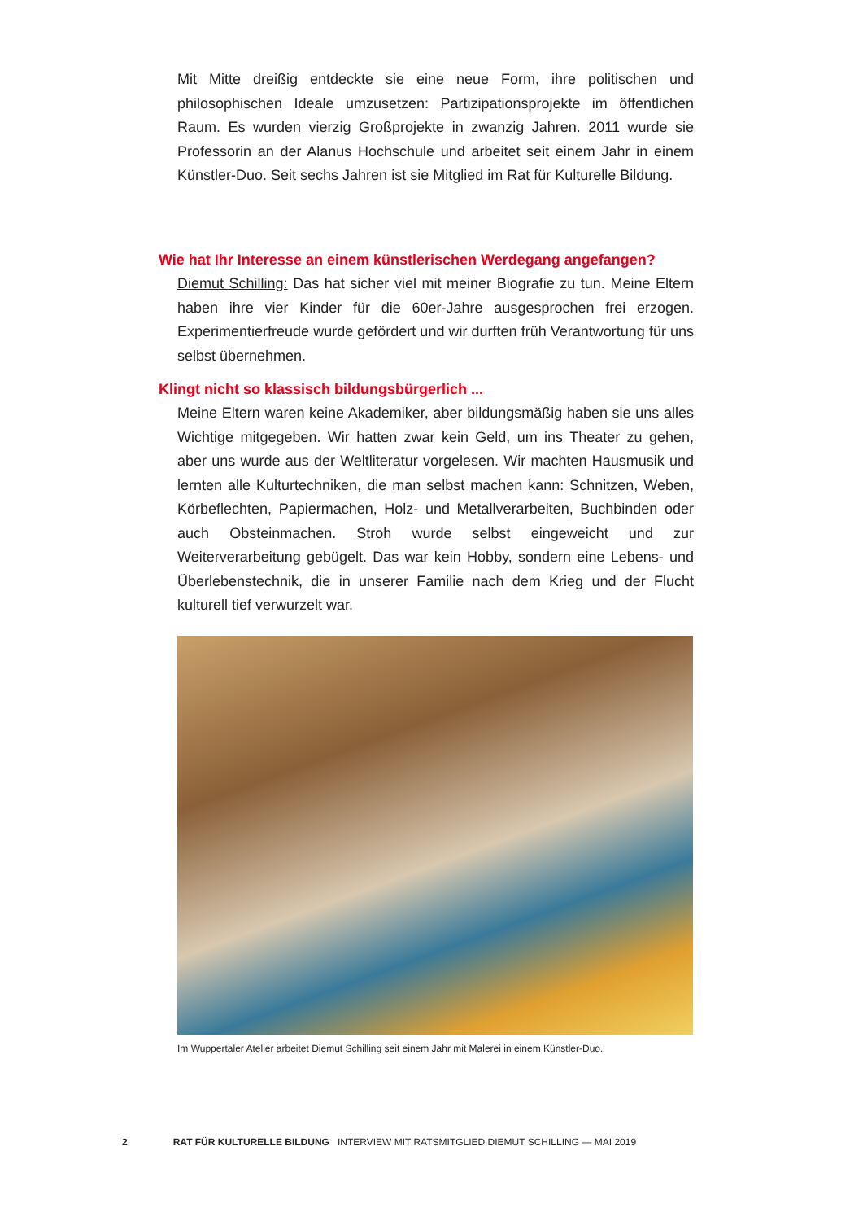Mit Mitte dreißig entdeckte sie eine neue Form, ihre politischen und philosophischen Ideale umzusetzen: Partizipationsprojekte im öffentlichen Raum. Es wurden vierzig Großprojekte in zwanzig Jahren. 2011 wurde sie Professorin an der Alanus Hochschule und arbeitet seit einem Jahr in einem Künstler-Duo. Seit sechs Jahren ist sie Mitglied im Rat für Kulturelle Bildung.
Wie hat Ihr Interesse an einem künstlerischen Werdegang angefangen?
Diemut Schilling: Das hat sicher viel mit meiner Biografie zu tun. Meine Eltern haben ihre vier Kinder für die 60er-Jahre ausgesprochen frei erzogen. Experimentierfreude wurde gefördert und wir durften früh Verantwortung für uns selbst übernehmen.
Klingt nicht so klassisch bildungsbürgerlich ...
Meine Eltern waren keine Akademiker, aber bildungsmäßig haben sie uns alles Wichtige mitgegeben. Wir hatten zwar kein Geld, um ins Theater zu gehen, aber uns wurde aus der Weltliteratur vorgelesen. Wir machten Hausmusik und lernten alle Kulturtechniken, die man selbst machen kann: Schnitzen, Weben, Körbeflechten, Papiermachen, Holz- und Metallverarbeiten, Buchbinden oder auch Obsteinmachen. Stroh wurde selbst eingeweicht und zur Weiterverarbeitung gebügelt. Das war kein Hobby, sondern eine Lebens- und Überlebenstechnik, die in unserer Familie nach dem Krieg und der Flucht kulturell tief verwurzelt war.
Im Wuppertaler Atelier arbeitet Diemut Schilling seit einem Jahr mit Malerei in einem Künstler-Duo.
2 RAT FÜR KULTURELLE BILDUNG INTERVIEW MIT RATSMITGLIED DIEMUT SCHILLING — MAI 2019